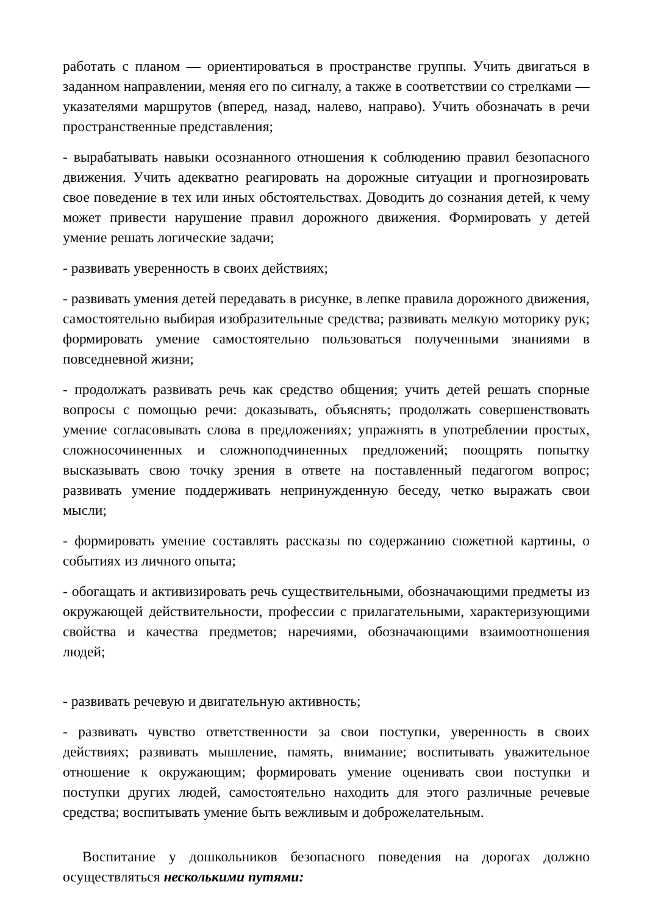работать с планом — ориентироваться в пространстве группы. Учить двигаться в заданном направлении, меняя его по сигналу, а также в соответствии со стрелками — указателями маршрутов (вперед, назад, налево, направо). Учить обозначать в речи пространственные представления;
- вырабатывать навыки осознанного отношения к соблюдению правил безопасного движения. Учить адекватно реагировать на дорожные ситуации и прогнозировать свое поведение в тех или иных обстоятельствах. Доводить до сознания детей, к чему может привести нарушение правил дорожного движения. Формировать у детей умение решать логические задачи;
- развивать уверенность в своих действиях;
- развивать умения детей передавать в рисунке, в лепке правила дорожного движения, самостоятельно выбирая изобразительные средства; развивать мелкую моторику рук; формировать умение самостоятельно пользоваться полученными знаниями в повседневной жизни;
- продолжать развивать речь как средство общения; учить детей решать спорные вопросы с помощью речи: доказывать, объяснять; продолжать совершенствовать умение согласовывать слова в предложениях; упражнять в употреблении простых, сложносочиненных и сложноподчиненных предложений; поощрять попытку высказывать свою точку зрения в ответе на поставленный педагогом вопрос; развивать умение поддерживать непринужденную беседу, четко выражать свои мысли;
- формировать умение составлять рассказы по содержанию сюжетной картины, о событиях из личного опыта;
- обогащать и активизировать речь существительными, обозначающими предметы из окружающей действительности, профессии с прилагательными, характеризующими свойства и качества предметов; наречиями, обозначающими взаимоотношения людей;
- развивать речевую и двигательную активность;
- развивать чувство ответственности за свои поступки, уверенность в своих действиях; развивать мышление, память, внимание; воспитывать уважительное отношение к окружающим; формировать умение оценивать свои поступки и поступки других людей, самостоятельно находить для этого различные речевые средства; воспитывать умение быть вежливым и доброжелательным.
Воспитание у дошкольников безопасного поведения на дорогах должно осуществляться несколькими путями: